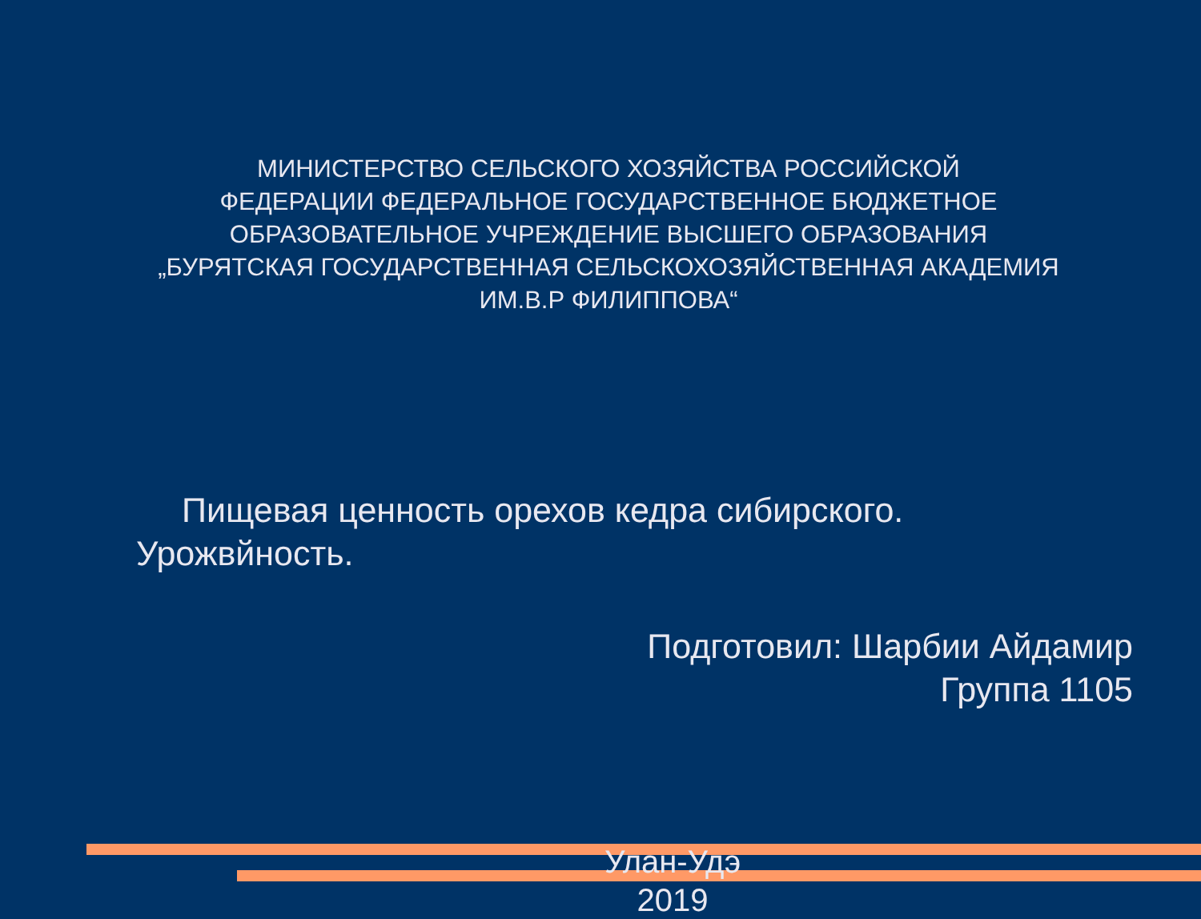МИНИСТЕРСТВО СЕЛЬСКОГО ХОЗЯЙСТВА РОССИЙСКОЙ
ФЕДЕРАЦИИ ФЕДЕРАЛЬНОЕ ГОСУДАРСТВЕННОЕ БЮДЖЕТНОЕ
ОБРАЗОВАТЕЛЬНОЕ УЧРЕЖДЕНИЕ ВЫСШЕГО ОБРАЗОВАНИЯ
„БУРЯТСКАЯ ГОСУДАРСТВЕННАЯ СЕЛЬСКОХОЗЯЙСТВЕННАЯ АКАДЕМИЯ
ИМ.В.Р ФИЛИППОВА“
Пищевая ценность орехов кедра сибирского. Урожвйность.
Подготовил: Шарбии Айдамир
Группа 1105
Улан-Удэ
2019